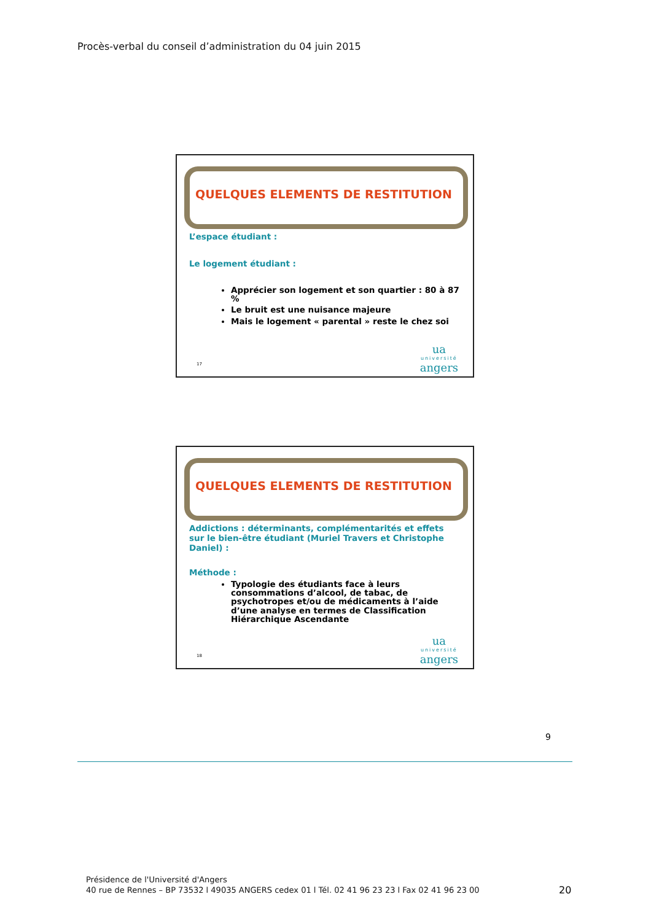Procès-verbal du conseil d’administration du 04 juin 2015
QUELQUES ELEMENTS DE RESTITUTION
L’espace étudiant :
Le logement étudiant :
Apprécier son logement et son quartier : 80 à 87 %
Le bruit est une nuisance majeure
Mais le logement « parental » reste le chez soi
17 ua
université
angers
QUELQUES ELEMENTS DE RESTITUTION
Addictions : déterminants, complémentarités et effets sur le bien-être étudiant (Muriel Travers et Christophe Daniel) :
Méthode :
Typologie des étudiants face à leurs consommations d’alcool, de tabac, de psychotropes et/ou de médicaments à l’aide d’une analyse en termes de Classification Hiérarchique Ascendante
18 ua
université
angers
9
Présidence de l'Université d'Angers
40 rue de Rennes – BP 73532 l 49035 ANGERS cedex 01 l Tél. 02 41 96 23 23 l Fax 02 41 96 23 00
20